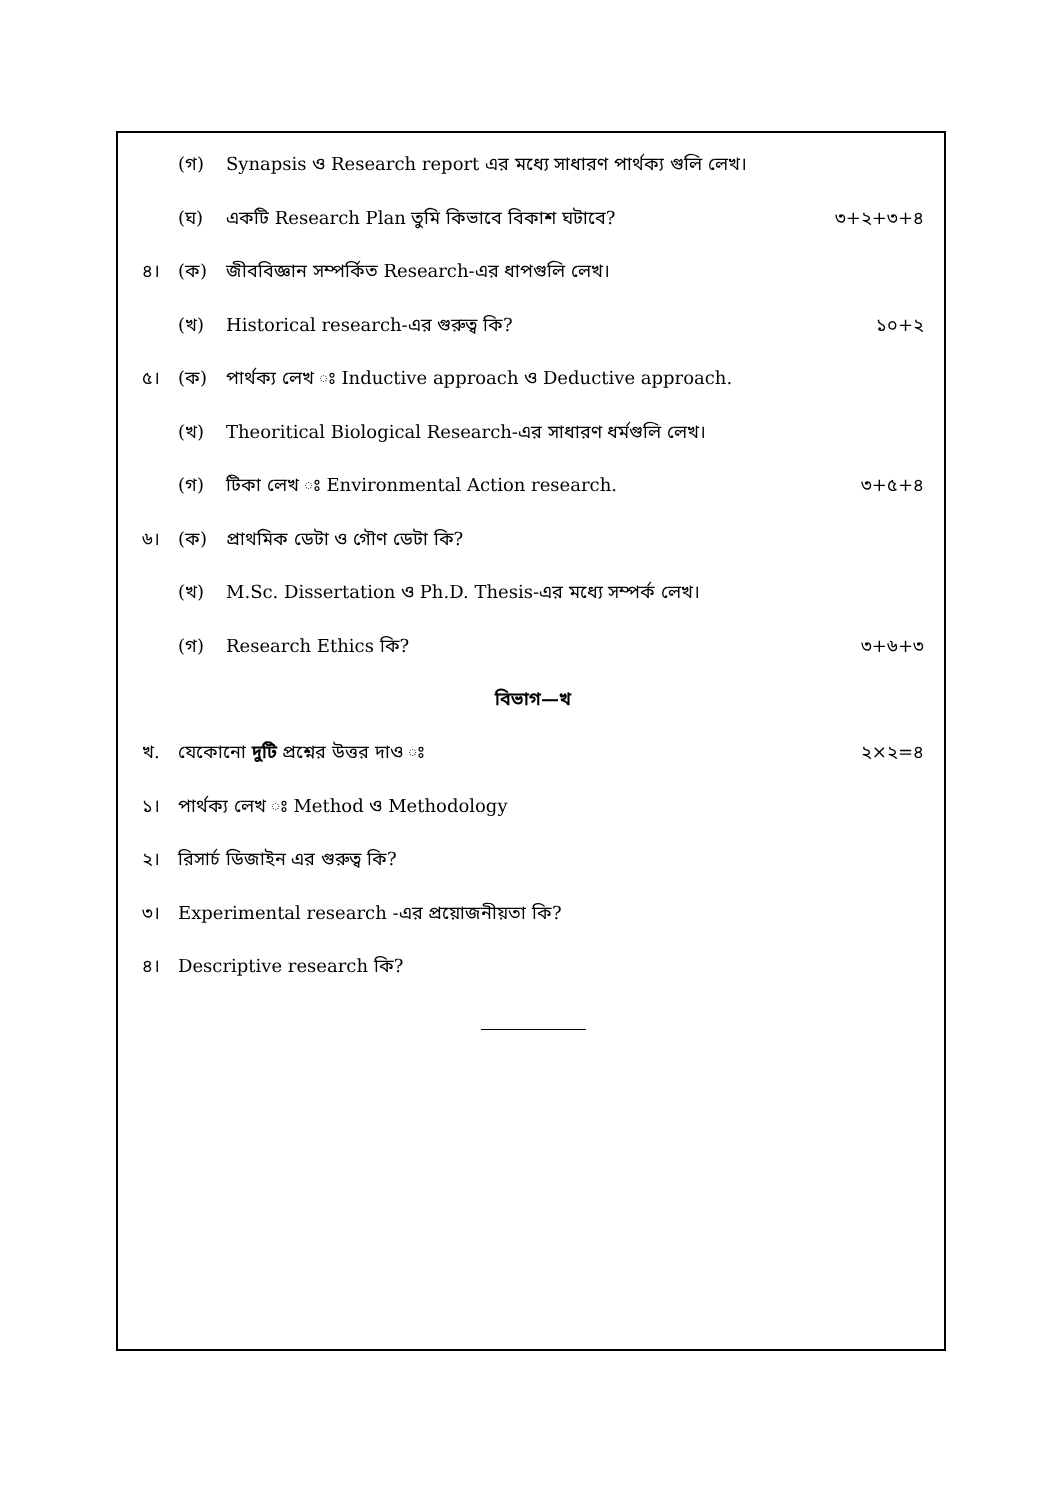(গ) Synapsis ও Research report এর মধ্যে সাধারণ পার্থক্য গুলি লেখ।
(ঘ) একটি Research Plan তুমি কিভাবে বিকাশ ঘটাবে? ৩+২+৩+৪
৪। (ক) জীববিজ্ঞান সম্পর্কিত Research-এর ধাপগুলি লেখ।
(খ) Historical research-এর গুরুত্ব কি? ১০+২
৫। (ক) পার্থক্য লেখ ঃ Inductive approach ও Deductive approach.
(খ) Theoritical Biological Research-এর সাধারণ ধর্মগুলি লেখ।
(গ) টিকা লেখ ঃ Environmental Action research. ৩+৫+৪
৬। (ক) প্রাথমিক ডেটা ও গৌণ ডেটা কি?
(খ) M.Sc. Dissertation ও Ph.D. Thesis-এর মধ্যে সম্পর্ক লেখ।
(গ) Research Ethics কি? ৩+৬+৩
বিভাগ—খ
খ. যেকোনো দুটি প্রশ্নের উত্তর দাও ঃ ২×২=৪
১। পার্থক্য লেখ ঃ Method ও Methodology
২। রিসার্চ ডিজাইন এর গুরুত্ব কি?
৩। Experimental research -এর প্রয়োজনীয়তা কি?
৪। Descriptive research কি?